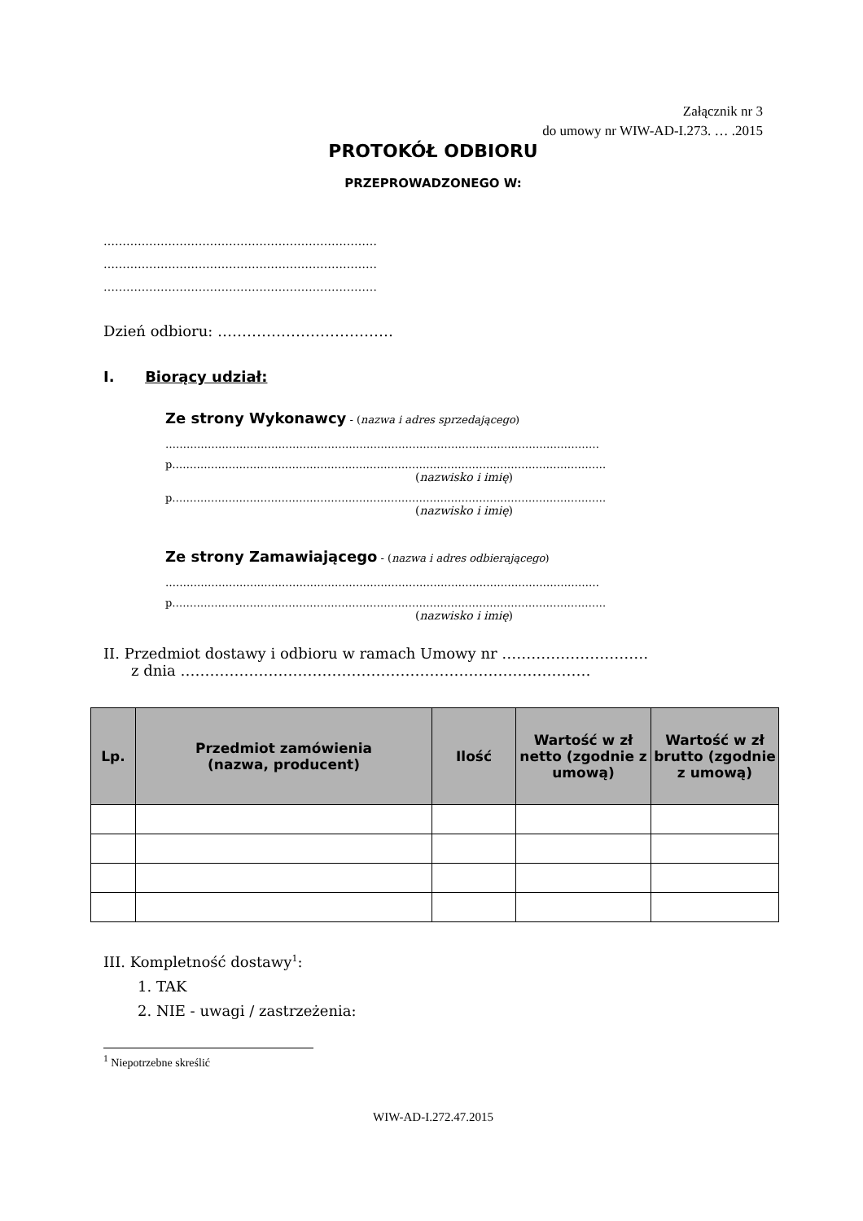Załącznik nr 3
do umowy nr WIW-AD-I.273. … .2015
PROTOKÓŁ ODBIORU
PRZEPROWADZONEGO W:
………………………………………………………………
………………………………………………………………
………………………………………………………………
Dzień odbioru: ………………………………
I. Biorący udział:
Ze strony Wykonawcy - (nazwa i adres sprzedającego)
……………………………………………………………………………………………………………
p……………………………………………………………………………………………………………
(nazwisko i imię)
p……………………………………………………………………………………………………………
(nazwisko i imię)
Ze strony Zamawiającego - (nazwa i adres odbierającego)
……………………………………………………………………………………………………………
p……………………………………………………………………………………………………………
(nazwisko i imię)
II. Przedmiot dostawy i odbioru w ramach Umowy nr …………………………
z dnia …………………………………………………………………………
| Lp. | Przedmiot zamówienia (nazwa, producent) | Ilość | Wartość w zł netto (zgodnie z umową) | Wartość w zł brutto (zgodnie z umową) |
| --- | --- | --- | --- | --- |
III. Kompletność dostawy<sup>1</sup>:
1. TAK
2. NIE - uwagi / zastrzeżenia:
<sup>1</sup> Niepotrzebne skreślić
WIW-AD-I.272.47.2015